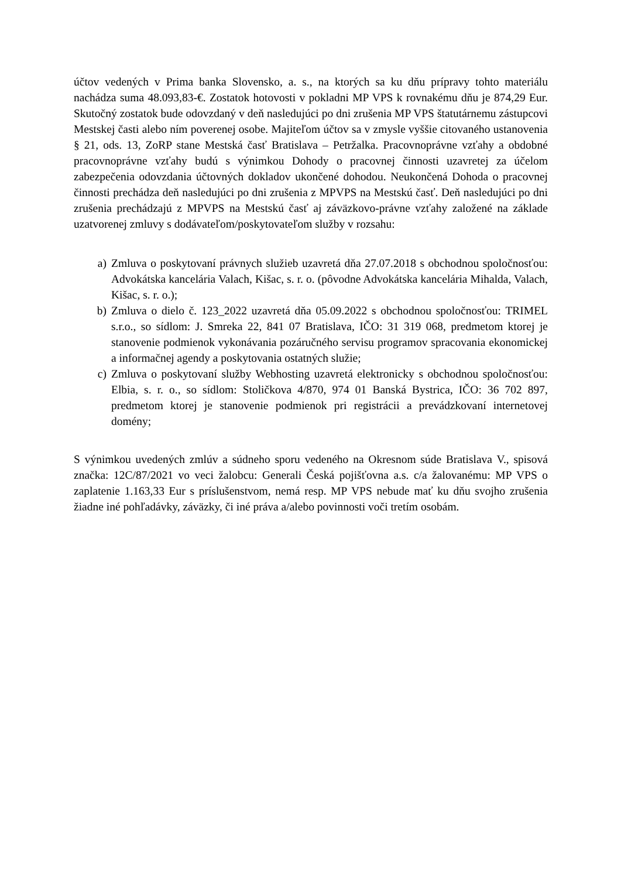účtov vedených v Prima banka Slovensko, a. s., na ktorých sa ku dňu prípravy tohto materiálu nachádza suma 48.093,83-€. Zostatok hotovosti v pokladni MP VPS k rovnakému dňu je 874,29 Eur. Skutočný zostatok bude odovzdaný v deň nasledujúci po dni zrušenia MP VPS štatutárnemu zástupcovi Mestskej časti alebo ním poverenej osobe. Majiteľom účtov sa v zmysle vyššie citovaného ustanovenia § 21, ods. 13, ZoRP stane Mestská časť Bratislava – Petržalka. Pracovnoprávne vzťahy a obdobné pracovnoprávne vzťahy budú s výnimkou Dohody o pracovnej činnosti uzavretej za účelom zabezpečenia odovzdania účtovných dokladov ukončené dohodou. Neukončená Dohoda o pracovnej činnosti prechádza deň nasledujúci po dni zrušenia z MPVPS na Mestskú časť. Deň nasledujúci po dni zrušenia prechádzajú z MPVPS na Mestskú časť aj záväzkovo-právne vzťahy založené na základe uzatvorenej zmluvy s dodávateľom/poskytovateľom služby v rozsahu:
a) Zmluva o poskytovaní právnych služieb uzavretá dňa 27.07.2018 s obchodnou spoločnosťou: Advokátska kancelária Valach, Kišac, s. r. o. (pôvodne Advokátska kancelária Mihalda, Valach, Kišac, s. r. o.);
b) Zmluva o dielo č. 123_2022 uzavretá dňa 05.09.2022 s obchodnou spoločnosťou: TRIMEL s.r.o., so sídlom: J. Smreka 22, 841 07 Bratislava, IČO: 31 319 068, predmetom ktorej je stanovenie podmienok vykonávania pozáručného servisu programov spracovania ekonomickej a informačnej agendy a poskytovania ostatných služie;
c) Zmluva o poskytovaní služby Webhosting uzavretá elektronicky s obchodnou spoločnosťou: Elbia, s. r. o., so sídlom: Stoličkova 4/870, 974 01 Banská Bystrica, IČO: 36 702 897, predmetom ktorej je stanovenie podmienok pri registrácii a prevádzkovaní internetovej domény;
S výnimkou uvedených zmlúv a súdneho sporu vedeného na Okresnom súde Bratislava V., spisová značka: 12C/87/2021 vo veci žalobcu: Generali Česká pojišťovna a.s. c/a žalovanému: MP VPS o zaplatenie 1.163,33 Eur s príslušenstvom, nemá resp. MP VPS nebude mať ku dňu svojho zrušenia žiadne iné pohľadávky, záväzky, či iné práva a/alebo povinnosti voči tretím osobám.